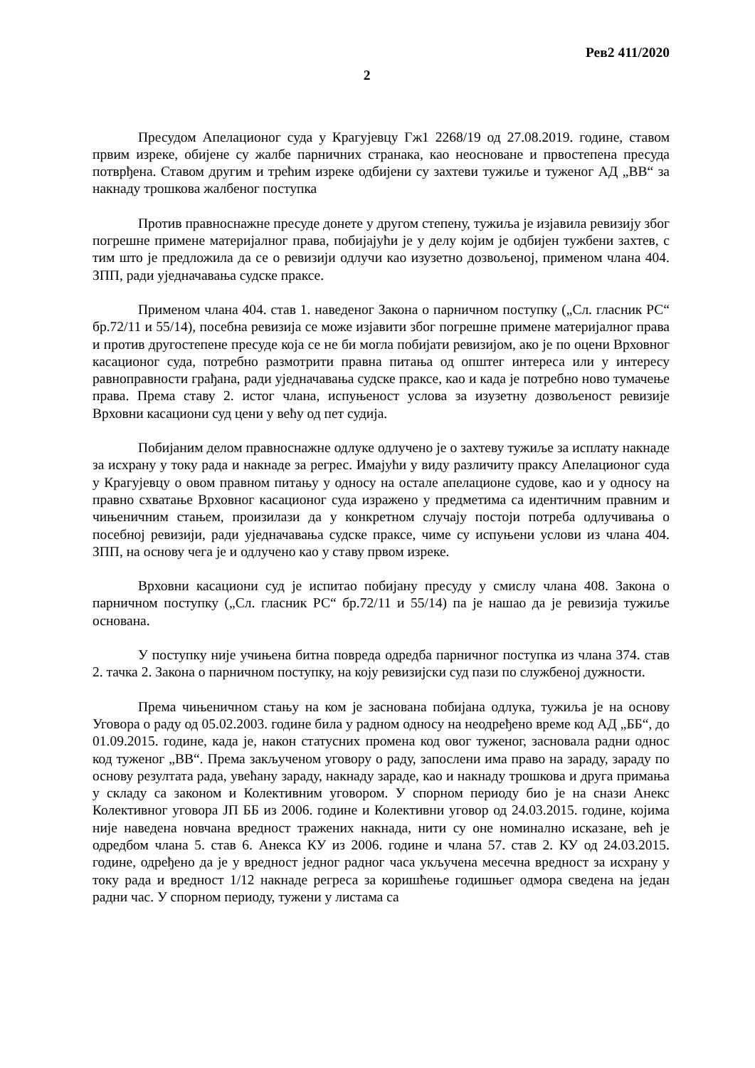Рев2 411/2020
2
Пресудом Апелационог суда у Крагујевцу Гж1 2268/19 од 27.08.2019. године, ставом првим изреке, обијене су жалбе парничних странака, као неосноване и првостепена пресуда потврђена. Ставом другим и трећим изреке одбијени су захтеви тужиље и туженог АД „ВВ“ за накнаду трошкова жалбеног поступка
Против правноснажне пресуде донете у другом степену, тужиља је изјавила ревизију због погрешне примене материјалног права, побијајући је у делу којим је одбијен тужбени захтев, с тим што је предложила да се о ревизији одлучи као изузетно дозвољеној, применом члана 404. ЗПП, ради уједначавања судске праксе.
Применом члана 404. став 1. наведеног Закона о парничном поступку („Сл. гласник РС“ бр.72/11 и 55/14), посебна ревизија се може изјавити због погрешне примене материјалног права и против другостепене пресуде која се не би могла побијати ревизијом, ако је по оцени Врховног касационог суда, потребно размотрити правна питања од општег интереса или у интересу равноправности грађана, ради уједначавања судске праксе, као и када је потребно ново тумачење права. Према ставу 2. истог члана, испуњеност услова за изузетну дозвољеност ревизије Врховни касациони суд цени у већу од пет судија.
Побијаним делом правноснажне одлуке одлучено је о захтеву тужиље за исплату накнаде за исхрану у току рада и накнаде за регрес. Имајући у виду различиту праксу Апелационог суда у Крагујевцу о овом правном питању у односу на остале апелационе судове, као и у односу на правно схватање Врховног касационог суда изражено у предметима са идентичним правним и чињеничним стањем, произилази да у конкретном случају постоји потреба одлучивања о посебној ревизији, ради уједначавања судске праксе, чиме су испуњени услови из члана 404. ЗПП, на основу чега је и одлучено као у ставу првом изреке.
Врховни касациони суд је испитао побијану пресуду у смислу члана 408. Закона о парничном поступку („Сл. гласник РС“ бр.72/11 и 55/14) па је нашао да је ревизија тужиље основана.
У поступку није учињена битна повреда одредба парничног поступка из члана 374. став 2. тачка 2. Закона о парничном поступку, на коју ревизијски суд пази по службеној дужности.
Према чињеничном стању на ком је заснована побијана одлука, тужиља је на основу Уговора о раду од 05.02.2003. године била у радном односу на неодређено време код АД „ББ“, до 01.09.2015. године, када је, након статусних промена код овог туженог, засновала радни однос код туженог „ВВ“. Према закљученом уговору о раду, запослени има право на зараду, зараду по основу резултата рада, увећану зараду, накнаду зараде, као и накнаду трошкова и друга примања у складу са законом и Колективним уговором. У спорном периоду био је на снази Анекс Колективног уговора ЈП ББ из 2006. године и Колективни уговор од 24.03.2015. године, којима није наведена новчана вредност тражених накнада, нити су оне номинално исказане, већ је одредбом члана 5. став 6. Анекса КУ из 2006. године и члана 57. став 2. КУ од 24.03.2015. године, одређено да је у вредност једног радног часа укључена месечна вредност за исхрану у току рада и вредност 1/12 накнаде регреса за коришћење годишњег одмора сведена на један радни час. У спорном периоду, тужени у листама са